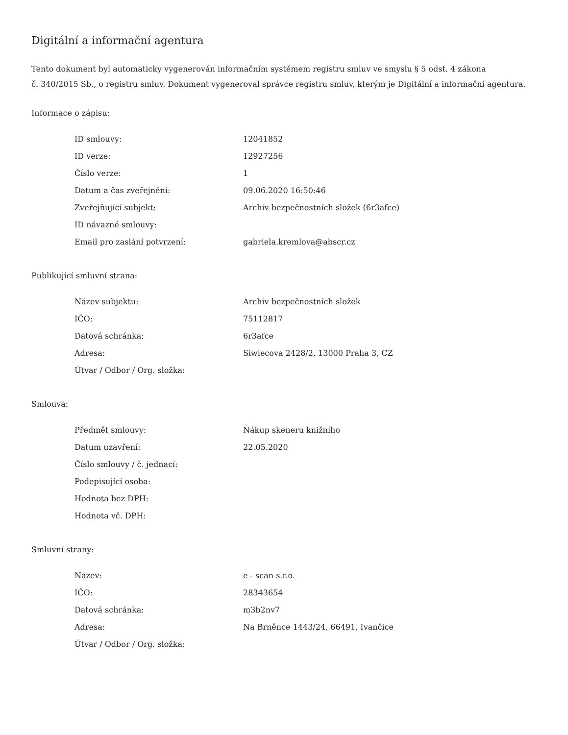Digitální a informační agentura
Tento dokument byl automaticky vygenerován informačním systémem registru smluv ve smyslu § 5 odst. 4 zákona
č. 340/2015 Sb., o registru smluv. Dokument vygeneroval správce registru smluv, kterým je Digitální a informační agentura.
Informace o zápisu:
| ID smlouvy: | 12041852 |
| ID verze: | 12927256 |
| Číslo verze: | 1 |
| Datum a čas zveřejnění: | 09.06.2020 16:50:46 |
| Zveřejňující subjekt: | Archiv bezpečnostních složek (6r3afce) |
| ID návazné smlouvy: | |
| Email pro zaslání potvrzení: | gabriela.kremlova@abscr.cz |
Publikující smluvní strana:
| Název subjektu: | Archiv bezpečnostních složek |
| IČO: | 75112817 |
| Datová schránka: | 6r3afce |
| Adresa: | Siwiecova 2428/2, 13000 Praha 3, CZ |
| Útvar / Odbor / Org. složka: | |
Smlouva:
| Předmět smlouvy: | Nákup skeneru knižního |
| Datum uzavření: | 22.05.2020 |
| Číslo smlouvy / č. jednací: | |
| Podepisující osoba: | |
| Hodnota bez DPH: | |
| Hodnota vč. DPH: | |
Smluvní strany:
| Název: | e - scan s.r.o. |
| IČO: | 28343654 |
| Datová schránka: | m3b2nv7 |
| Adresa: | Na Brněnce 1443/24, 66491, Ivančice |
| Útvar / Odbor / Org. složka: | |